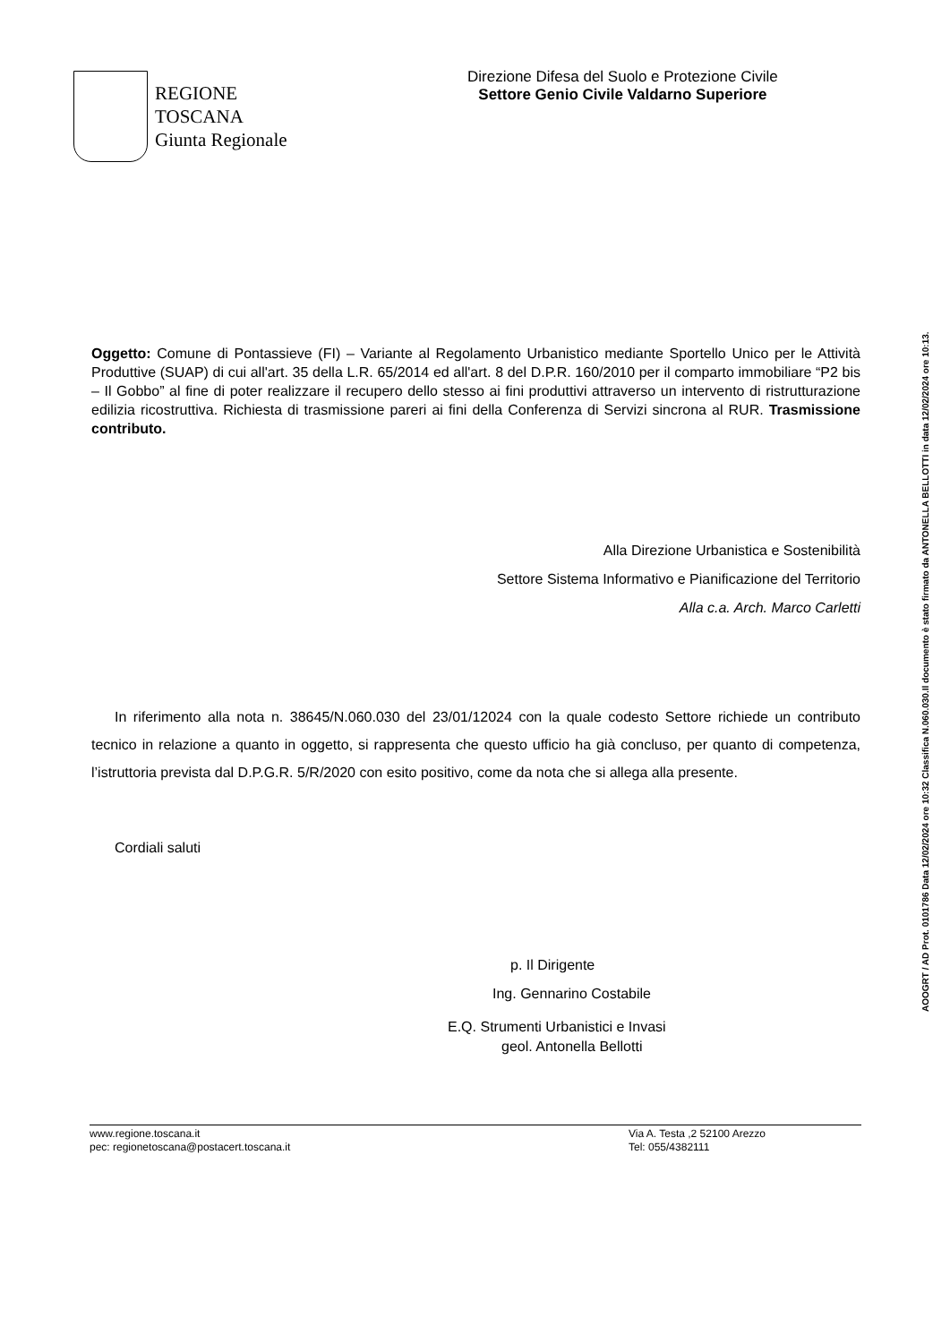REGIONE TOSCANA
Giunta Regionale
Direzione Difesa del Suolo e Protezione Civile
Settore Genio Civile Valdarno Superiore
Oggetto: Comune di Pontassieve (FI) – Variante al Regolamento Urbanistico mediante Sportello Unico per le Attività Produttive (SUAP) di cui all'art. 35 della L.R. 65/2014 ed all'art. 8 del D.P.R. 160/2010 per il comparto immobiliare “P2 bis – Il Gobbo” al fine di poter realizzare il recupero dello stesso ai fini produttivi attraverso un intervento di ristrutturazione edilizia ricostruttiva. Richiesta di trasmissione pareri ai fini della Conferenza di Servizi sincrona al RUR. Trasmissione contributo.
Alla Direzione Urbanistica e Sostenibilità
Settore Sistema Informativo e Pianificazione del Territorio
Alla c.a. Arch. Marco Carletti
In riferimento alla nota n. 38645/N.060.030 del 23/01/12024 con la quale codesto Settore richiede un contributo tecnico in relazione a quanto in oggetto, si rappresenta che questo ufficio ha già concluso, per quanto di competenza, l’istruttoria prevista dal D.P.G.R. 5/R/2020 con esito positivo, come da nota che si allega alla presente.
Cordiali saluti
p. Il Dirigente
Ing. Gennarino Costabile
E.Q. Strumenti Urbanistici e Invasi
geol. Antonella Bellotti
www.regione.toscana.it
pec: regionetoscana@postacert.toscana.it
Via A. Testa ,2 52100 Arezzo
Tel: 055/4382111
AOOGRT / AD Prot. 0101786 Data 12/02/2024 ore 10:32 Classifica N.060.030.Il documento è stato firmato da ANTONELLA BELLOTTI in data 12/02/2024 ore 10:13.